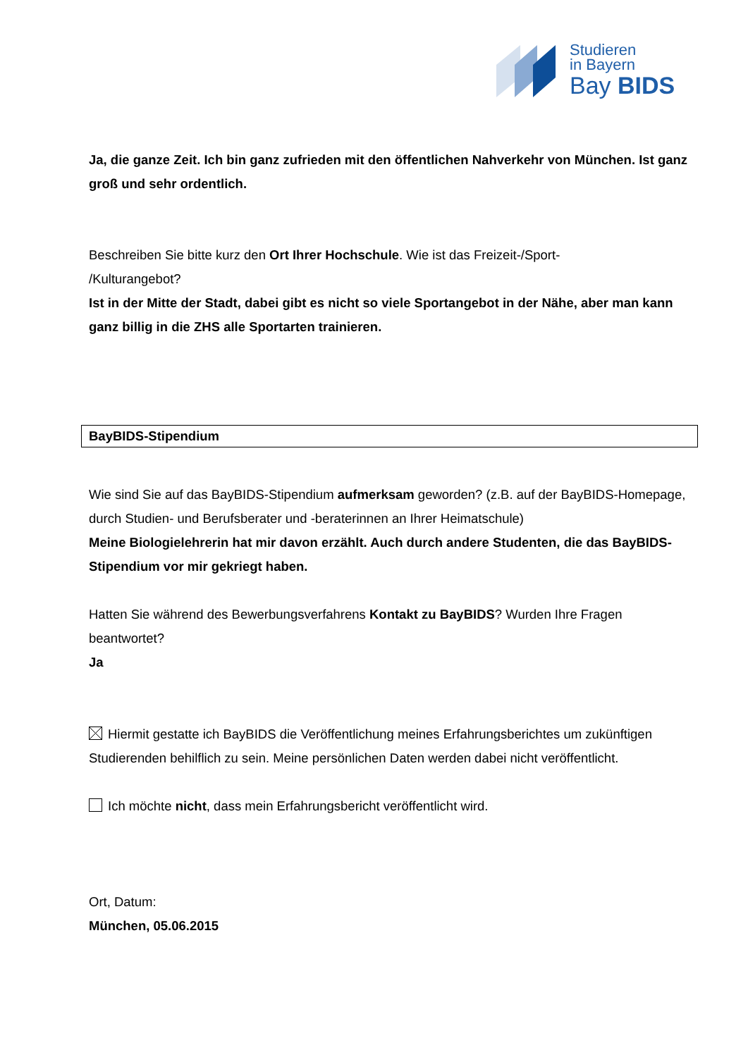Studieren
in Bayern
Bay BIDS
Ja, die ganze Zeit. Ich bin ganz zufrieden mit den öffentlichen Nahverkehr von München. Ist ganz groß und sehr ordentlich.
Beschreiben Sie bitte kurz den Ort Ihrer Hochschule. Wie ist das Freizeit-/Sport-
/Kulturangebot?
Ist in der Mitte der Stadt, dabei gibt es nicht so viele Sportangebot in der Nähe, aber man kann ganz billig in die ZHS alle Sportarten trainieren.
BayBIDS-Stipendium
Wie sind Sie auf das BayBIDS-Stipendium aufmerksam geworden? (z.B. auf der BayBIDS-Homepage, durch Studien- und Berufsberater und -beraterinnen an Ihrer Heimatschule)
Meine Biologielehrerin hat mir davon erzählt. Auch durch andere Studenten, die das BayBIDS-Stipendium vor mir gekriegt haben.
Hatten Sie während des Bewerbungsverfahrens Kontakt zu BayBIDS? Wurden Ihre Fragen beantwortet?
Ja
Hiermit gestatte ich BayBIDS die Veröffentlichung meines Erfahrungsberichtes um zukünftigen Studierenden behilflich zu sein. Meine persönlichen Daten werden dabei nicht veröffentlicht.
Ich möchte nicht, dass mein Erfahrungsbericht veröffentlicht wird.
Ort, Datum:
München, 05.06.2015